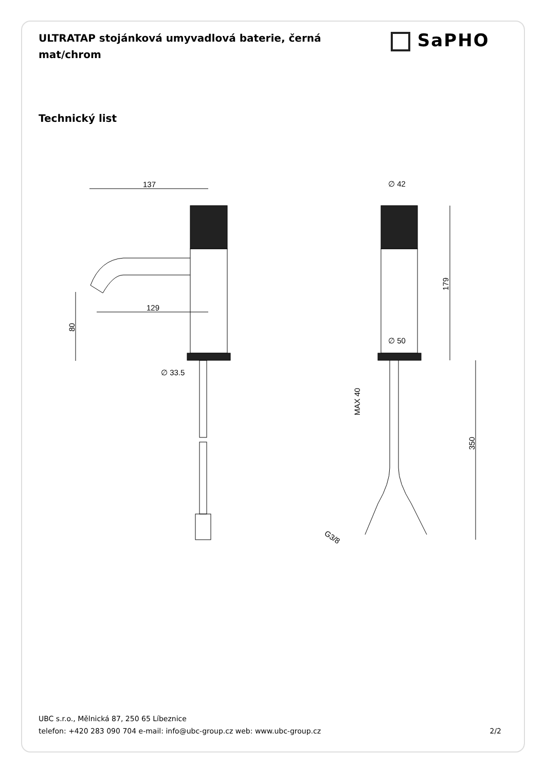ULTRATAP stojánková umyvadlová baterie, černá mat/chrom
SaPHO
Technický list
137
129
80
∅ 33.5
∅ 42
∅ 50
179
350
MAX 40
G3/8
UBC s.r.o., Mělnická 87, 250 65 Líbeznice
telefon: +420 283 090 704 e-mail: info@ubc-group.cz web: www.ubc-group.cz 2/2